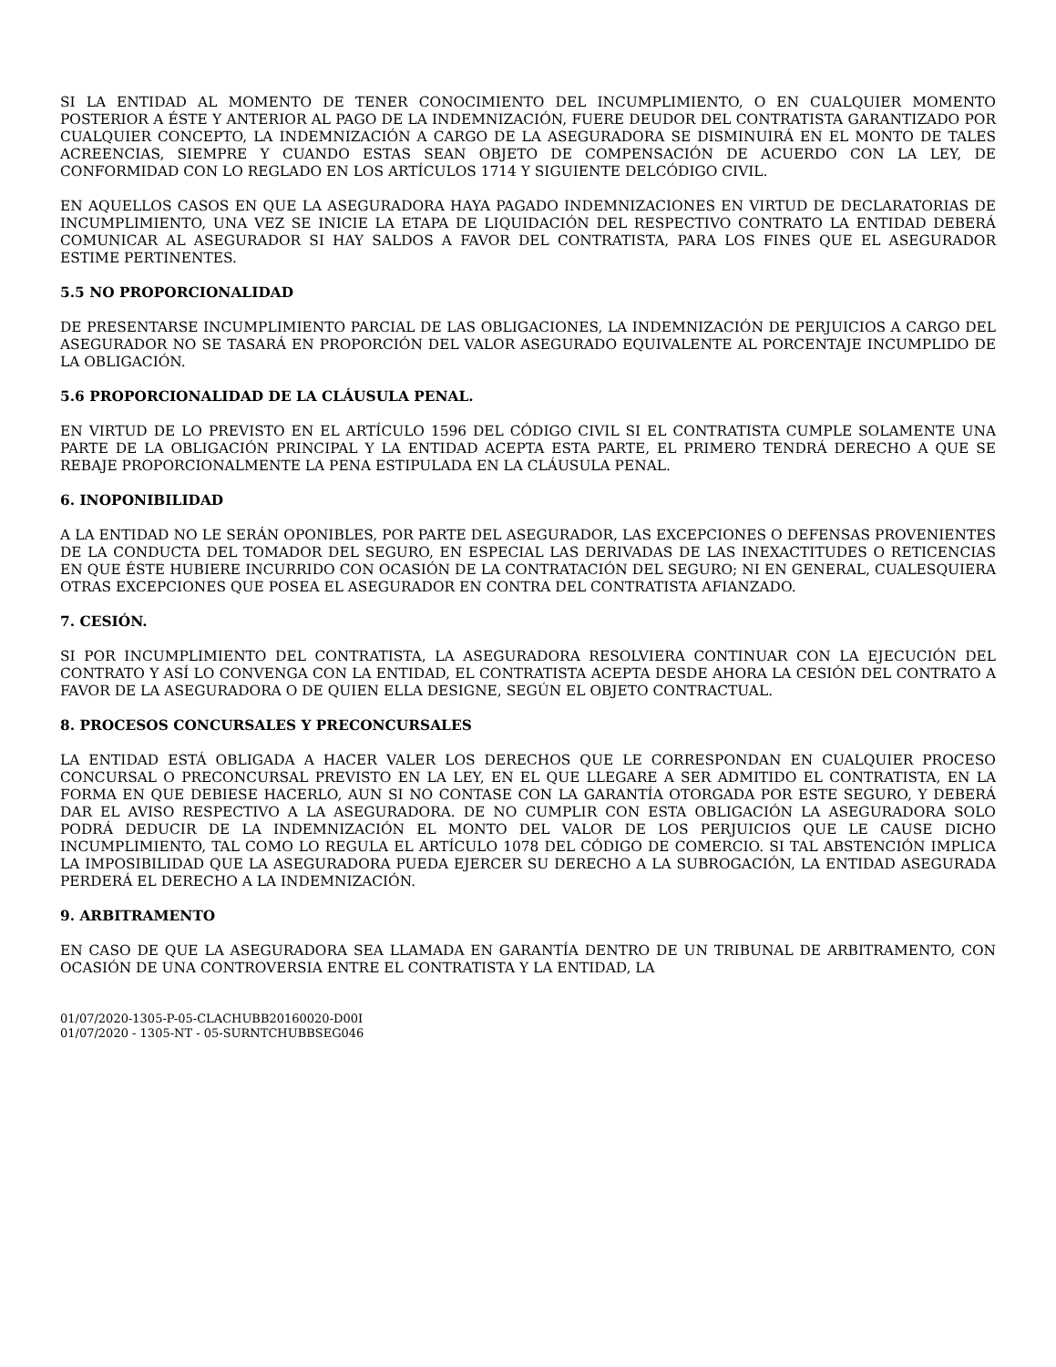SI LA ENTIDAD AL MOMENTO DE TENER CONOCIMIENTO DEL INCUMPLIMIENTO, O EN CUALQUIER MOMENTO POSTERIOR A ÉSTE Y ANTERIOR AL PAGO DE LA INDEMNIZACIÓN, FUERE DEUDOR DEL CONTRATISTA GARANTIZADO POR CUALQUIER CONCEPTO, LA INDEMNIZACIÓN A CARGO DE LA ASEGURADORA SE DISMINUIRÁ EN EL MONTO DE TALES ACREENCIAS, SIEMPRE Y CUANDO ESTAS SEAN OBJETO DE COMPENSACIÓN DE ACUERDO CON LA LEY, DE CONFORMIDAD CON LO REGLADO EN LOS ARTÍCULOS 1714 Y SIGUIENTE DELCÓDIGO CIVIL.
EN AQUELLOS CASOS EN QUE LA ASEGURADORA HAYA PAGADO INDEMNIZACIONES EN VIRTUD DE DECLARATORIAS DE INCUMPLIMIENTO, UNA VEZ SE INICIE LA ETAPA DE LIQUIDACIÓN DEL RESPECTIVO CONTRATO LA ENTIDAD DEBERÁ COMUNICAR AL ASEGURADOR SI HAY SALDOS A FAVOR DEL CONTRATISTA, PARA LOS FINES QUE EL ASEGURADOR ESTIME PERTINENTES.
5.5 NO PROPORCIONALIDAD
DE PRESENTARSE INCUMPLIMIENTO PARCIAL DE LAS OBLIGACIONES, LA INDEMNIZACIÓN DE PERJUICIOS A CARGO DEL ASEGURADOR NO SE TASARÁ EN PROPORCIÓN DEL VALOR ASEGURADO EQUIVALENTE AL PORCENTAJE INCUMPLIDO DE LA OBLIGACIÓN.
5.6 PROPORCIONALIDAD DE LA CLÁUSULA PENAL.
EN VIRTUD DE LO PREVISTO EN EL ARTÍCULO 1596 DEL CÓDIGO CIVIL SI EL CONTRATISTA CUMPLE SOLAMENTE UNA PARTE DE LA OBLIGACIÓN PRINCIPAL Y LA ENTIDAD ACEPTA ESTA PARTE, EL PRIMERO TENDRÁ DERECHO A QUE SE REBAJE PROPORCIONALMENTE LA PENA ESTIPULADA EN LA CLÁUSULA PENAL.
6. INOPONIBILIDAD
A LA ENTIDAD NO LE SERÁN OPONIBLES, POR PARTE DEL ASEGURADOR, LAS EXCEPCIONES O DEFENSAS PROVENIENTES DE LA CONDUCTA DEL TOMADOR DEL SEGURO, EN ESPECIAL LAS DERIVADAS DE LAS INEXACTITUDES O RETICENCIAS EN QUE ÉSTE HUBIERE INCURRIDO CON OCASIÓN DE LA CONTRATACIÓN DEL SEGURO; NI EN GENERAL, CUALESQUIERA OTRAS EXCEPCIONES QUE POSEA EL ASEGURADOR EN CONTRA DEL CONTRATISTA AFIANZADO.
7. CESIÓN.
SI POR INCUMPLIMIENTO DEL CONTRATISTA, LA ASEGURADORA RESOLVIERA CONTINUAR CON LA EJECUCIÓN DEL CONTRATO Y ASÍ LO CONVENGA CON LA ENTIDAD, EL CONTRATISTA ACEPTA DESDE AHORA LA CESIÓN DEL CONTRATO A FAVOR DE LA ASEGURADORA O DE QUIEN ELLA DESIGNE, SEGÚN EL OBJETO CONTRACTUAL.
8. PROCESOS CONCURSALES Y PRECONCURSALES
LA ENTIDAD ESTÁ OBLIGADA A HACER VALER LOS DERECHOS QUE LE CORRESPONDAN EN CUALQUIER PROCESO CONCURSAL O PRECONCURSAL PREVISTO EN LA LEY, EN EL QUE LLEGARE A SER ADMITIDO EL CONTRATISTA, EN LA FORMA EN QUE DEBIESE HACERLO, AUN SI NO CONTASE CON LA GARANTÍA OTORGADA POR ESTE SEGURO, Y DEBERÁ DAR EL AVISO RESPECTIVO A LA ASEGURADORA. DE NO CUMPLIR CON ESTA OBLIGACIÓN LA ASEGURADORA SOLO PODRÁ DEDUCIR DE LA INDEMNIZACIÓN EL MONTO DEL VALOR DE LOS PERJUICIOS QUE LE CAUSE DICHO INCUMPLIMIENTO, TAL COMO LO REGULA EL ARTÍCULO 1078 DEL CÓDIGO DE COMERCIO. SI TAL ABSTENCIÓN IMPLICA LA IMPOSIBILIDAD QUE LA ASEGURADORA PUEDA EJERCER SU DERECHO A LA SUBROGACIÓN, LA ENTIDAD ASEGURADA PERDERÁ EL DERECHO A LA INDEMNIZACIÓN.
9. ARBITRAMENTO
EN CASO DE QUE LA ASEGURADORA SEA LLAMADA EN GARANTÍA DENTRO DE UN TRIBUNAL DE ARBITRAMENTO, CON OCASIÓN DE UNA CONTROVERSIA ENTRE EL CONTRATISTA Y LA ENTIDAD, LA
01/07/2020-1305-P-05-CLACHUBB20160020-D00I
01/07/2020 - 1305-NT - 05-SURNTCHUBBSEG046